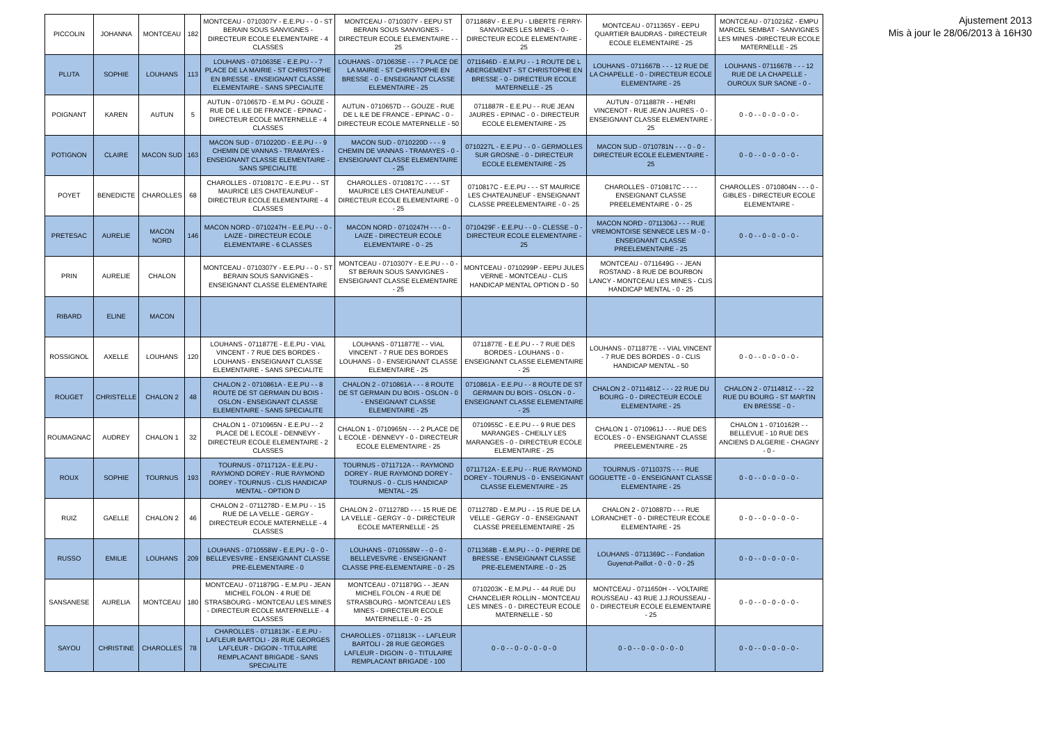| PICCOLIN | JOHANNA | MONTCEAU | 182 | MONTCEAU - 0710307Y - E.E.PU - - 0 - ST BERAIN SOUS SANVIGNES - DIRECTEUR ECOLE ELEMENTAIRE - 4 CLASSES | MONTCEAU - 0710307Y - EEPU ST BERAIN SOUS SANVIGNES - DIRECTEUR ECOLE ELEMENTAIRE - - 25 | 0711868V - E.E.PU - LIBERTE FERRY- SANVIGNES LES MINES - 0 - DIRECTEUR ECOLE ELEMENTAIRE - 25 | MONTCEAU - 0711365Y - EEPU QUARTIER BAUDRAS - DIRECTEUR ECOLE ELEMENTAIRE - 25 | MONTCEAU - 0710216Z - EMPU MARCEL SEMBAT - SANVIGNES LES MINES -DIRECTEUR ECOLE MATERNELLE - 25 |
| PLUTA | SOPHIE | LOUHANS | 113 | LOUHANS - 0710635E - E.E.PU - - 7 PLACE DE LA MAIRIE - ST CHRISTOPHE EN BRESSE - ENSEIGNANT CLASSE ELEMENTAIRE - SANS SPECIALITE | LOUHANS - 0710635E - - - 7 PLACE DE LA MAIRIE - ST CHRISTOPHE EN BRESSE - 0 - ENSEIGNANT CLASSE ELEMENTAIRE - 25 | 0711646D - E.M.PU - - 1 ROUTE DE L ABERGEMENT - ST CHRISTOPHE EN BRESSE - 0 - DIRECTEUR ECOLE MATERNELLE - 25 | LOUHANS - 0711667B - - - 12 RUE DE LA CHAPELLE - 0 - DIRECTEUR ECOLE ELEMENTAIRE - 25 | LOUHANS - 0711667B - - - 12 RUE DE LA CHAPELLE - OUROUX SUR SAONE - 0 - |
| POIGNANT | KAREN | AUTUN | 5 | AUTUN - 0710657D - E.M.PU - GOUZE - RUE DE L ILE DE FRANCE - EPINAC - DIRECTEUR ECOLE MATERNELLE - 4 CLASSES | AUTUN - 0710657D - - GOUZE - RUE DE L ILE DE FRANCE - EPINAC - 0 - DIRECTEUR ECOLE MATERNELLE - 50 | 0711887R - E.E.PU - - RUE JEAN JAURES - EPINAC - 0 - DIRECTEUR ECOLE ELEMENTAIRE - 25 | AUTUN - 0711887R - - HENRI VINCENOT - RUE JEAN JAURES - 0 - ENSEIGNANT CLASSE ELEMENTAIRE - 25 | 0 - 0 - - 0 - 0 - 0 - 0 - |
| POTIGNON | CLAIRE | MACON SUD | 163 | MACON SUD - 0710220D - E.E.PU - - 9 CHEMIN DE VANNAS - TRAMAYES - ENSEIGNANT CLASSE ELEMENTAIRE - SANS SPECIALITE | MACON SUD - 0710220D - - - 9 CHEMIN DE VANNAS - TRAMAYES - 0 - ENSEIGNANT CLASSE ELEMENTAIRE - 25 | 0710227L - E.E.PU - - 0 - GERMOLLES SUR GROSNE - 0 - DIRECTEUR ECOLE ELEMENTAIRE - 25 | MACON SUD - 0710781N - - - 0 - 0 - DIRECTEUR ECOLE ELEMENTAIRE - 25 | 0 - 0 - - 0 - 0 - 0 - 0 - |
| POYET | BENEDICTE | CHAROLLES | 68 | CHAROLLES - 0710817C - E.E.PU - - ST MAURICE LES CHATEAUNEUF - DIRECTEUR ECOLE ELEMENTAIRE - 4 CLASSES | CHAROLLES - 0710817C - - - - ST MAURICE LES CHATEAUNEUF - DIRECTEUR ECOLE ELEMENTAIRE - 0 - 25 | 0710817C - E.E.PU - - - ST MAURICE LES CHATEAUNEUF - ENSEIGNANT CLASSE PREELEMENTAIRE - 0 - 25 | CHAROLLES - 0710817C - - - - ENSEIGNANT CLASSE PREELEMENTAIRE - 0 - 25 | CHAROLLES - 0710804N - - - 0 - GIBLES - DIRECTEUR ECOLE ELEMENTAIRE - |
| PRETESAC | AURELIE | MACON NORD | 146 | MACON NORD - 0710247H - E.E.PU - - 0 - LAIZE - DIRECTEUR ECOLE ELEMENTAIRE - 6 CLASSES | MACON NORD - 0710247H - - - 0 - LAIZE - DIRECTEUR ECOLE ELEMENTAIRE - 0 - 25 | 0710429F - E.E.PU - - 0 - CLESSE - 0 - DIRECTEUR ECOLE ELEMENTAIRE - 25 | MACON NORD - 0711306J - - - RUE VREMONTOISE SENNECE LES M - 0 - ENSEIGNANT CLASSE PREELEMENTAIRE - 25 | 0 - 0 - - 0 - 0 - 0 - 0 - |
| PRIN | AURELIE | CHALON | | MONTCEAU - 0710307Y - E.E.PU - - 0 - ST BERAIN SOUS SANVIGNES - ENSEIGNANT CLASSE ELEMENTAIRE | MONTCEAU - 0710307Y - E.E.PU - - 0 - ST BERAIN SOUS SANVIGNES - ENSEIGNANT CLASSE ELEMENTAIRE - 25 | MONTCEAU - 0710299P - EEPU JULES VERNE - MONTCEAU - CLIS HANDICAP MENTAL OPTION D - 50 | MONTCEAU - 0711649G - - JEAN ROSTAND - 8 RUE DE BOURBON LANCY - MONTCEAU LES MINES - CLIS HANDICAP MENTAL - 0 - 25 | |
| RIBARD | ELINE | MACON | | | | | | |
| ROSSIGNOL | AXELLE | LOUHANS | 120 | LOUHANS - 0711877E - E.E.PU - VIAL VINCENT - 7 RUE DES BORDES - LOUHANS - ENSEIGNANT CLASSE ELEMENTAIRE - SANS SPECIALITE | LOUHANS - 0711877E - - VIAL VINCENT - 7 RUE DES BORDES LOUHANS - 0 - ENSEIGNANT CLASSE ELEMENTAIRE - 25 | 0711877E - E.E.PU - - 7 RUE DES BORDES - LOUHANS - 0 - ENSEIGNANT CLASSE ELEMENTAIRE - 25 | LOUHANS - 0711877E - - VIAL VINCENT - 7 RUE DES BORDES - 0 - CLIS HANDICAP MENTAL - 50 | 0 - 0 - - 0 - 0 - 0 - 0 - |
| ROUGET | CHRISTELLE | CHALON 2 | 48 | CHALON 2 - 0710861A - E.E.PU - - 8 ROUTE DE ST GERMAIN DU BOIS - OSLON - ENSEIGNANT CLASSE ELEMENTAIRE - SANS SPECIALITE | CHALON 2 - 0710861A - - - 8 ROUTE DE ST GERMAIN DU BOIS - OSLON - 0 - ENSEIGNANT CLASSE ELEMENTAIRE - 25 | 0710861A - E.E.PU - - 8 ROUTE DE ST GERMAIN DU BOIS - OSLON - 0 - ENSEIGNANT CLASSE ELEMENTAIRE - 25 | CHALON 2 - 0711481Z - - - 22 RUE DU BOURG - 0 - DIRECTEUR ECOLE ELEMENTAIRE - 25 | CHALON 2 - 0711481Z - - - 22 RUE DU BOURG - ST MARTIN EN BRESSE - 0 - |
| ROUMAGNAC | AUDREY | CHALON 1 | 32 | CHALON 1 - 0710965N - E.E.PU - - 2 PLACE DE L ECOLE - DENNEVY - DIRECTEUR ECOLE ELEMENTAIRE - 2 CLASSES | CHALON 1 - 0710965N - - - 2 PLACE DE L ECOLE - DENNEVY - 0 - DIRECTEUR ECOLE ELEMENTAIRE - 25 | 0710955C - E.E.PU - - 9 RUE DES MARANGES - CHEILLY LES MARANGES - 0 - DIRECTEUR ECOLE ELEMENTAIRE - 25 | CHALON 1 - 0710961J - - - RUE DES ECOLES - 0 - ENSEIGNANT CLASSE PREELEMENTAIRE - 25 | CHALON 1 - 0710162R - - BELLEVUE - 10 RUE DES ANCIENS D ALGERIE - CHAGNY - 0 - |
| ROUX | SOPHIE | TOURNUS | 193 | TOURNUS - 0711712A - E.E.PU - RAYMOND DOREY - RUE RAYMOND DOREY - TOURNUS - CLIS HANDICAP MENTAL - OPTION D | TOURNUS - 0711712A - - RAYMOND DOREY - RUE RAYMOND DOREY - TOURNUS - 0 - CLIS HANDICAP MENTAL - 25 | 0711712A - E.E.PU - - RUE RAYMOND DOREY - TOURNUS - 0 - ENSEIGNANT CLASSE ELEMENTAIRE - 25 | TOURNUS - 0711037S - - - RUE GOGUETTE - 0 - ENSEIGNANT CLASSE ELEMENTAIRE - 25 | 0 - 0 - - 0 - 0 - 0 - 0 - |
| RUIZ | GAELLE | CHALON 2 | 46 | CHALON 2 - 0711278D - E.M.PU - - 15 RUE DE LA VELLE - GERGY - DIRECTEUR ECOLE MATERNELLE - 4 CLASSES | CHALON 2 - 0711278D - - - 15 RUE DE LA VELLE - GERGY - 0 - DIRECTEUR ECOLE MATERNELLE - 25 | 0711278D - E.M.PU - - 15 RUE DE LA VELLE - GERGY - 0 - ENSEIGNANT CLASSE PREELEMENTAIRE - 25 | CHALON 2 - 0710887D - - - RUE LORANCHET - 0 - DIRECTEUR ECOLE ELEMENTAIRE - 25 | 0 - 0 - - 0 - 0 - 0 - 0 - |
| RUSSO | EMILIE | LOUHANS | 209 | LOUHANS - 0710558W - E.E.PU - 0 - 0 - BELLEVESVRE - ENSEIGNANT CLASSE PRE-ELEMENTAIRE - 0 | LOUHANS - 0710558W - - 0 - 0 - BELLEVESVRE - ENSEIGNANT CLASSE PRE-ELEMENTAIRE - 0 - 25 | 0711368B - E.M.PU - - 0 - PIERRE DE BRESSE - ENSEIGNANT CLASSE PRE-ELEMENTAIRE - 0 - 25 | LOUHANS - 0711369C - - Fondation Guyenot-Paillot - 0 - 0 - 0 - 25 | 0 - 0 - - 0 - 0 - 0 - 0 - |
| SANSANESE | AURELIA | MONTCEAU | 180 | MONTCEAU - 0711879G - E.M.PU - JEAN MICHEL FOLON - 4 RUE DE STRASBOURG - MONTCEAU LES MINES - DIRECTEUR ECOLE MATERNELLE - 4 CLASSES | MONTCEAU - 0711879G - - JEAN MICHEL FOLON - 4 RUE DE STRASBOURG - MONTCEAU LES MINES - DIRECTEUR ECOLE MATERNELLE - 0 - 25 | 0710203K - E.M.PU - - 44 RUE DU CHANCELIER ROLLIN - MONTCEAU LES MINES - 0 - DIRECTEUR ECOLE MATERNELLE - 50 | MONTCEAU - 0711650H - - VOLTAIRE ROUSSEAU - 43 RUE J.J.ROUSSEAU - 0 - DIRECTEUR ECOLE ELEMENTAIRE - 25 | 0 - 0 - - 0 - 0 - 0 - 0 - |
| SAYOU | CHRISTINE | CHAROLLES | 78 | CHAROLLES - 0711813K - E.E.PU - LAFLEUR BARTOLI - 28 RUE GEORGES LAFLEUR - DIGOIN - TITULAIRE REMPLACANT BRIGADE - SANS SPECIALITE | CHAROLLES - 0711813K - - LAFLEUR BARTOLI - 28 RUE GEORGES LAFLEUR - DIGOIN - 0 - TITULAIRE REMPLACANT BRIGADE - 100 | 0 - 0 - - 0 - 0 - 0 - 0 - 0 | 0 - 0 - - 0 - 0 - 0 - 0 - 0 | 0 - 0 - - 0 - 0 - 0 - 0 - |
Ajustement 2013
Mis à jour le 28/06/2013 à 16H30